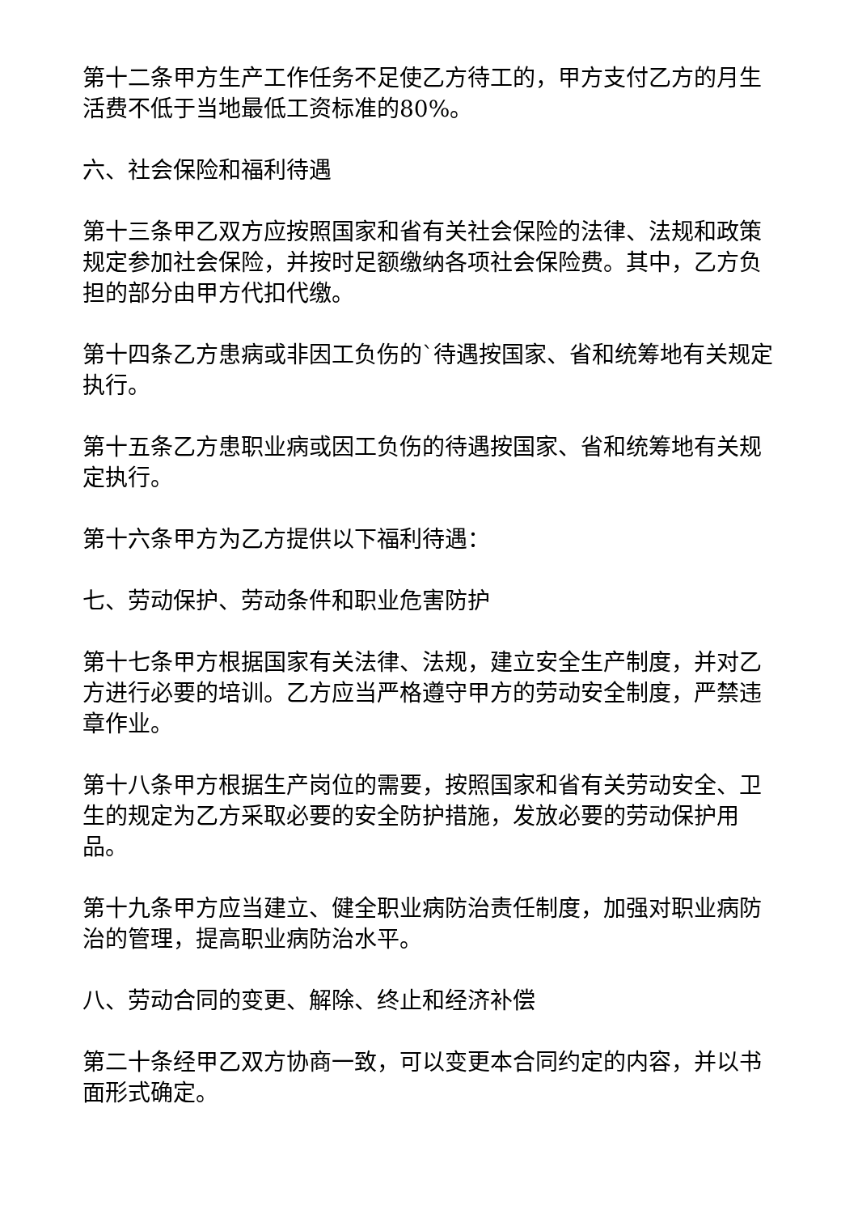第十二条甲方生产工作任务不足使乙方待工的，甲方支付乙方的月生活费不低于当地最低工资标准的80%。
六、社会保险和福利待遇
第十三条甲乙双方应按照国家和省有关社会保险的法律、法规和政策规定参加社会保险，并按时足额缴纳各项社会保险费。其中，乙方负担的部分由甲方代扣代缴。
第十四条乙方患病或非因工负伤的`待遇按国家、省和统筹地有关规定执行。
第十五条乙方患职业病或因工负伤的待遇按国家、省和统筹地有关规定执行。
第十六条甲方为乙方提供以下福利待遇：
七、劳动保护、劳动条件和职业危害防护
第十七条甲方根据国家有关法律、法规，建立安全生产制度，并对乙方进行必要的培训。乙方应当严格遵守甲方的劳动安全制度，严禁违章作业。
第十八条甲方根据生产岗位的需要，按照国家和省有关劳动安全、卫生的规定为乙方采取必要的安全防护措施，发放必要的劳动保护用品。
第十九条甲方应当建立、健全职业病防治责任制度，加强对职业病防治的管理，提高职业病防治水平。
八、劳动合同的变更、解除、终止和经济补偿
第二十条经甲乙双方协商一致，可以变更本合同约定的内容，并以书面形式确定。